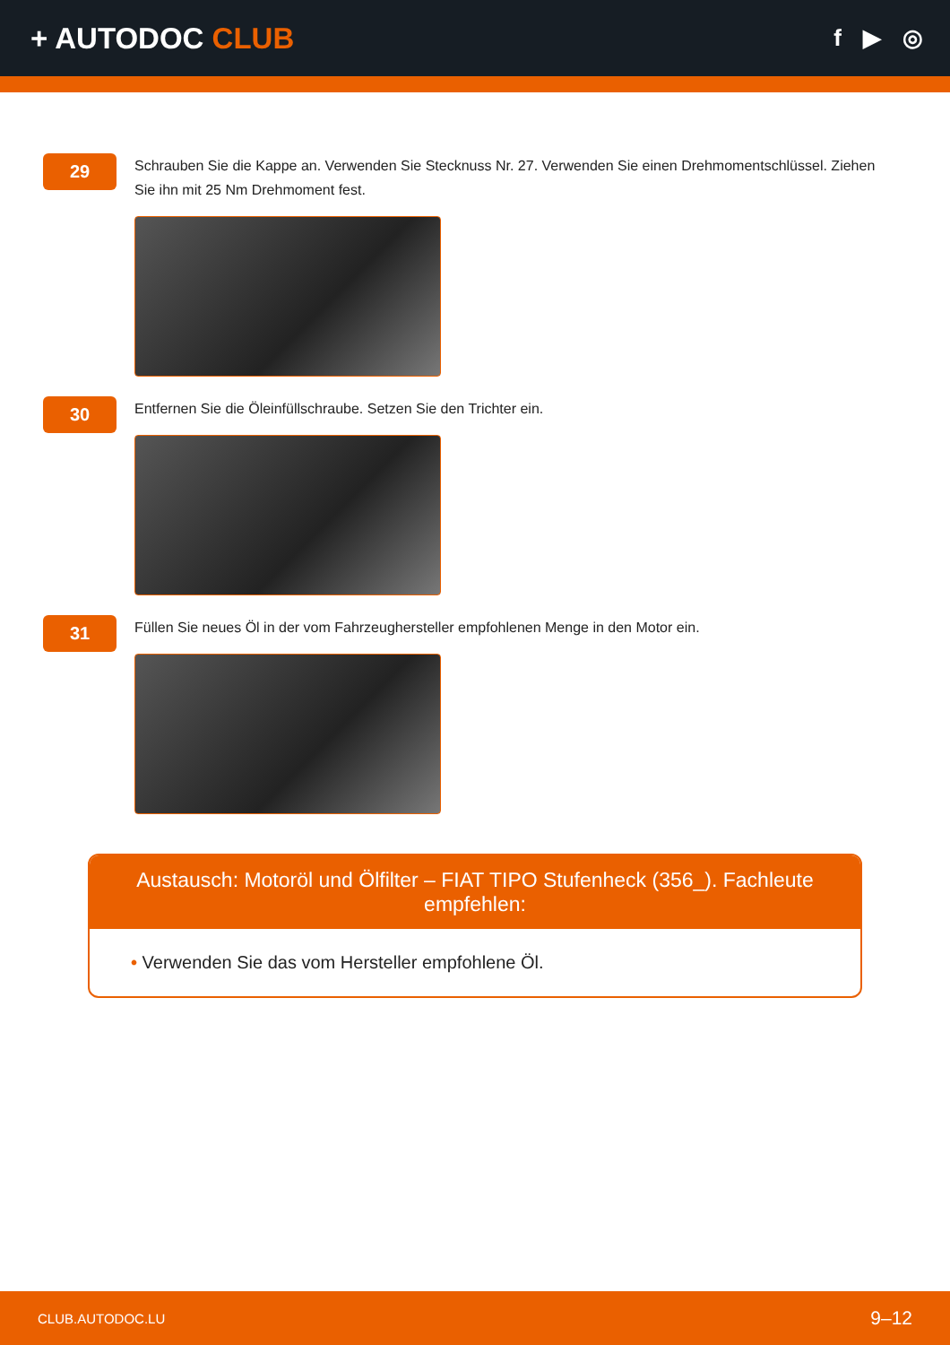+ AUTODOC CLUB
f ▶ ◎
29
Schrauben Sie die Kappe an. Verwenden Sie Stecknuss Nr. 27. Verwenden Sie einen Drehmomentschlüssel. Ziehen Sie ihn mit 25 Nm Drehmoment fest.
30
Entfernen Sie die Öleinfüllschraube. Setzen Sie den Trichter ein.
31
Füllen Sie neues Öl in der vom Fahrzeughersteller empfohlenen Menge in den Motor ein.
Austausch: Motoröl und Ölfilter – FIAT TIPO Stufenheck (356_). Fachleute empfehlen:
• Verwenden Sie das vom Hersteller empfohlene Öl.
CLUB.AUTODOC.LU 9–12